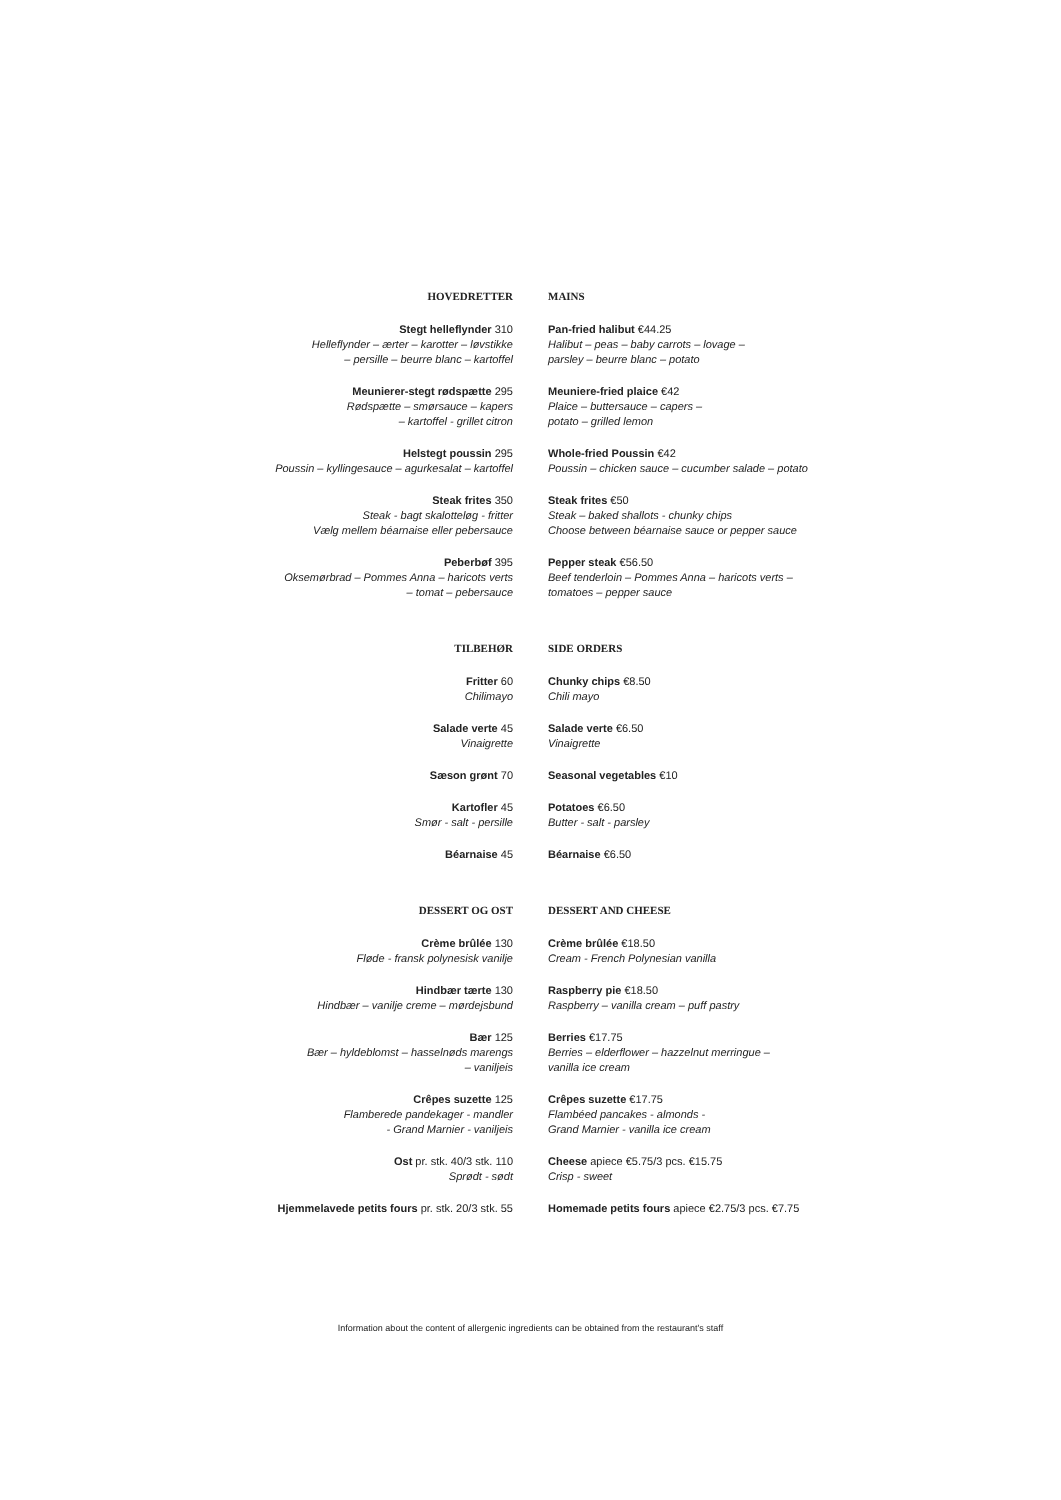HOVEDRETTER
Stegt helleflynder 310
Helleflynder – ærter – karotter – løvstikke
– persille – beurre blanc – kartoffel
Meunierer-stegt rødspætte 295
Rødspætte – smørsauce – kapers
– kartoffel - grillet citron
Helstegt poussin 295
Poussin – kyllingesauce – agurkesalat – kartoffel
Steak frites 350
Steak - bagt skalotteløg - fritter
Vælg mellem béarnaise eller pebersauce
Peberbøf 395
Oksemørbrad – Pommes Anna – haricots verts
– tomat – pebersauce
MAINS
Pan-fried halibut €44.25
Halibut – peas – baby carrots – lovage –
parsley – beurre blanc – potato
Meuniere-fried plaice €42
Plaice – buttersauce – capers –
potato – grilled lemon
Whole-fried Poussin €42
Poussin – chicken sauce – cucumber salade – potato
Steak frites €50
Steak – baked shallots - chunky chips
Choose between béarnaise sauce or pepper sauce
Pepper steak €56.50
Beef tenderloin – Pommes Anna – haricots verts –
tomatoes – pepper sauce
TILBEHØR
Fritter 60
Chilimayo
Salade verte 45
Vinaigrette
Sæson grønt 70
Kartofler 45
Smør - salt - persille
Béarnaise 45
SIDE ORDERS
Chunky chips €8.50
Chili mayo
Salade verte €6.50
Vinaigrette
Seasonal vegetables €10
Potatoes €6.50
Butter - salt - parsley
Béarnaise €6.50
DESSERT OG OST
Crème brûlée 130
Fløde - fransk polynesisk vanilje
Hindbær tærte 130
Hindbær – vanilje creme – mørdejsbund
Bær 125
Bær – hyldeblomst – hasselnøds marengs
– vaniljeis
Crêpes suzette 125
Flamberede pandekager - mandler
- Grand Marnier - vaniljeis
Ost pr. stk. 40/3 stk. 110
Sprødt - sødt
Hjemmelavede petits fours pr. stk. 20/3 stk. 55
DESSERT AND CHEESE
Crème brûlée €18.50
Cream - French Polynesian vanilla
Raspberry pie €18.50
Raspberry – vanilla cream – puff pastry
Berries €17.75
Berries – elderflower – hazzelnut merringue –
vanilla ice cream
Crêpes suzette €17.75
Flambéed pancakes - almonds -
Grand Marnier - vanilla ice cream
Cheese apiece €5.75/3 pcs. €15.75
Crisp - sweet
Homemade petits fours apiece €2.75/3 pcs. €7.75
Information about the content of allergenic ingredients can be obtained from the restaurant's staff